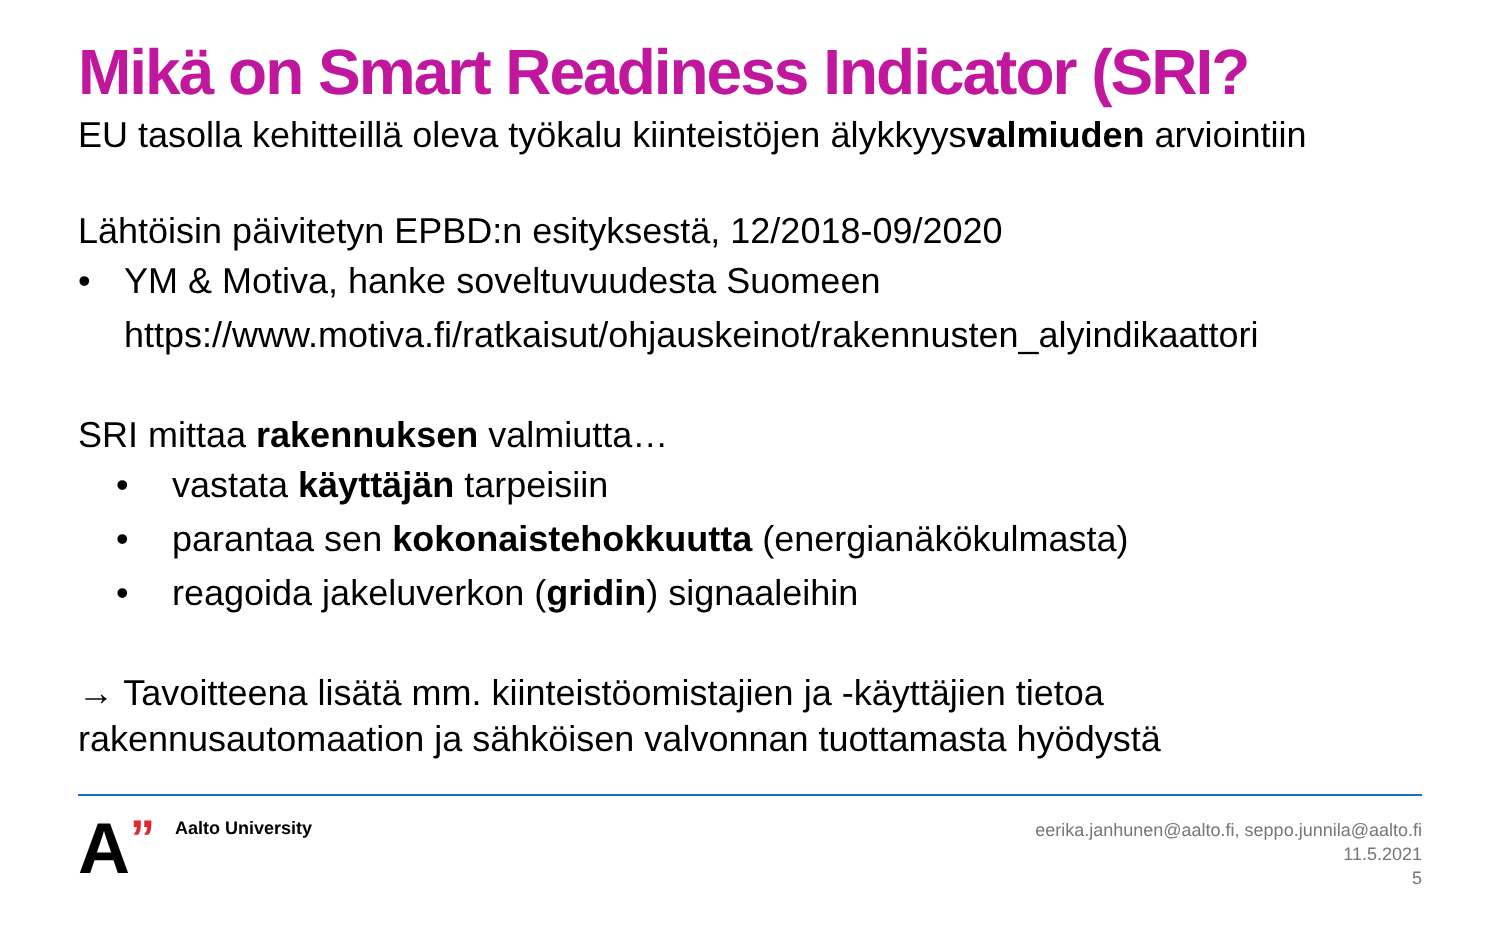Mikä on Smart Readiness Indicator (SRI?
EU tasolla kehitteillä oleva työkalu kiinteistöjen älykkyysvalmiuden arviointiin
Lähtöisin päivitetyn EPBD:n esityksestä, 12/2018-09/2020
• YM & Motiva, hanke soveltuvuudesta Suomeen
https://www.motiva.fi/ratkaisut/ohjauskeinot/rakennusten_alyindikaattori
SRI mittaa rakennuksen valmiutta…
• vastata käyttäjän tarpeisiin
• parantaa sen kokonaistehokkuutta (energianäkökulmasta)
• reagoida jakeluverkon (gridin) signaaleihin
→ Tavoitteena lisätä mm. kiinteistöomistajien ja -käyttäjien tietoa rakennusautomaation ja sähköisen valvonnan tuottamasta hyödystä
A” Aalto University
eerika.janhunen@aalto.fi, seppo.junnila@aalto.fi
11.5.2021
5